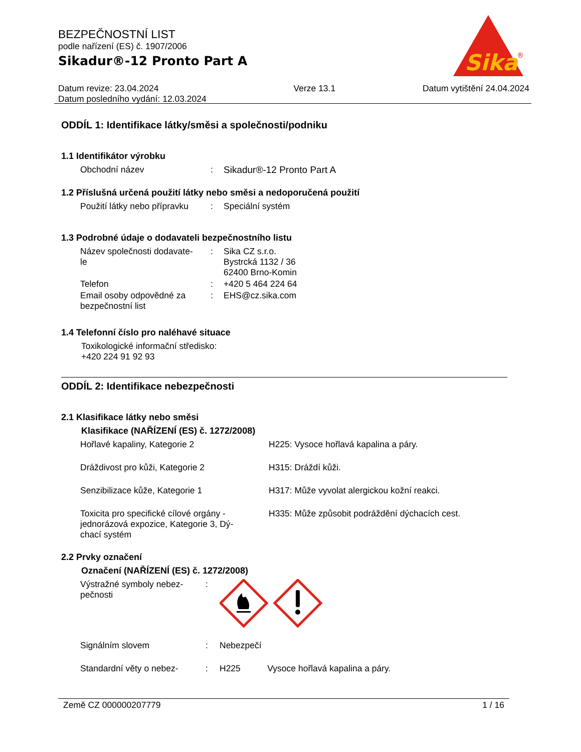BEZPEČNOSTNÍ LIST
podle nařízení (ES) č. 1907/2006
Sikadur®-12 Pronto Part A
Datum revize: 23.04.2024
Datum posledního vydání: 12.03.2024
Verze 13.1 Datum vytištění 24.04.2024
Sika
®
ODDÍL 1: Identifikace látky/směsi a společnosti/podniku
1.1 Identifikátor výrobku
| Obchodní název | : | Sikadur®-12 Pronto Part A |
1.2 Příslušná určená použití látky nebo směsi a nedoporučená použití
| Použití látky nebo přípravku | : | Speciální systém |
1.3 Podrobné údaje o dodavateli bezpečnostního listu
| Název společnosti dodavate- le | : | Sika CZ s.r.o. Bystrcká 1132 / 36 62400 Brno-Komin |
| Telefon | : | +420 5 464 224 64 |
| Email osoby odpovědné za bezpečnostní list | : | EHS@cz.sika.com |
1.4 Telefonní číslo pro naléhavé situace
Toxikologické informační středisko:
+420 224 91 92 93
ODDÍL 2: Identifikace nebezpečnosti
2.1 Klasifikace látky nebo směsi
Klasifikace (NAŘÍZENÍ (ES) č. 1272/2008)
| Hořlavé kapaliny, Kategorie 2 | H225: Vysoce hořlavá kapalina a páry. |
| Dráždivost pro kůži, Kategorie 2 | H315: Dráždí kůži. |
| Senzibilizace kůže, Kategorie 1 | H317: Může vyvolat alergickou kožní reakci. |
| Toxicita pro specifické cílové orgány - jednorázová expozice, Kategorie 3, Dý- chací systém | H335: Může způsobit podráždění dýchacích cest. |
2.2 Prvky označení
Označení (NAŘÍZENÍ (ES) č. 1272/2008)
| Výstražné symboly nebez- pečnosti | : | |
| Signálním slovem | : | Nebezpečí |
| Standardní věty o nebez- | : | H225 Vysoce hořlavá kapalina a páry. |
Země CZ 000000207779 1 / 16